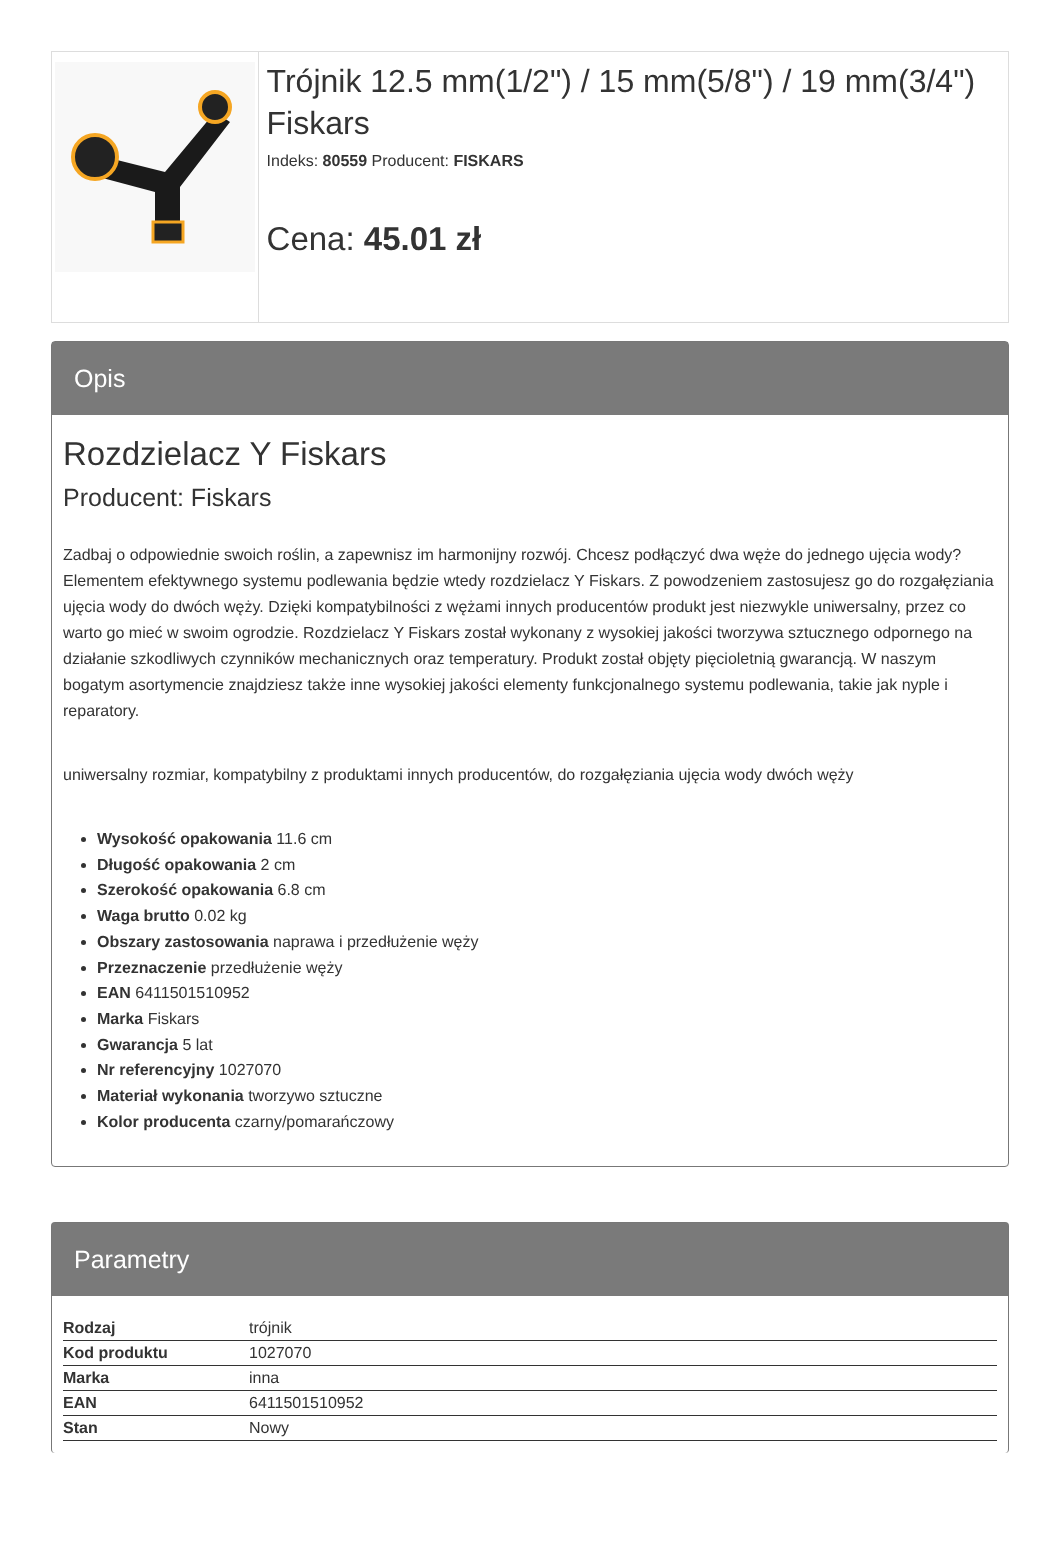Trójnik 12.5 mm(1/2") / 15 mm(5/8") / 19 mm(3/4") Fiskars
Indeks: 80559 Producent: FISKARS
Cena: 45.01 zł
Opis
Rozdzielacz Y Fiskars
Producent: Fiskars
Zadbaj o odpowiednie swoich roślin, a zapewnisz im harmonijny rozwój. Chcesz podłączyć dwa węże do jednego ujęcia wody? Elementem efektywnego systemu podlewania będzie wtedy rozdzielacz Y Fiskars. Z powodzeniem zastosujesz go do rozgałęziania ujęcia wody do dwóch węży. Dzięki kompatybilności z wężami innych producentów produkt jest niezwykle uniwersalny, przez co warto go mieć w swoim ogrodzie. Rozdzielacz Y Fiskars został wykonany z wysokiej jakości tworzywa sztucznego odpornego na działanie szkodliwych czynników mechanicznych oraz temperatury. Produkt został objęty pięcioletnią gwarancją. W naszym bogatym asortymencie znajdziesz także inne wysokiej jakości elementy funkcjonalnego systemu podlewania, takie jak nyple i reparatory.
uniwersalny rozmiar, kompatybilny z produktami innych producentów, do rozgałęziania ujęcia wody dwóch węży
Wysokość opakowania 11.6 cm
Długość opakowania 2 cm
Szerokość opakowania 6.8 cm
Waga brutto 0.02 kg
Obszary zastosowania naprawa i przedłużenie węży
Przeznaczenie przedłużenie węży
EAN 6411501510952
Marka Fiskars
Gwarancja 5 lat
Nr referencyjny 1027070
Materiał wykonania tworzywo sztuczne
Kolor producenta czarny/pomarańczowy
Parametry
| Rodzaj | trójnik |
| Kod produktu | 1027070 |
| Marka | inna |
| EAN | 6411501510952 |
| Stan | Nowy |